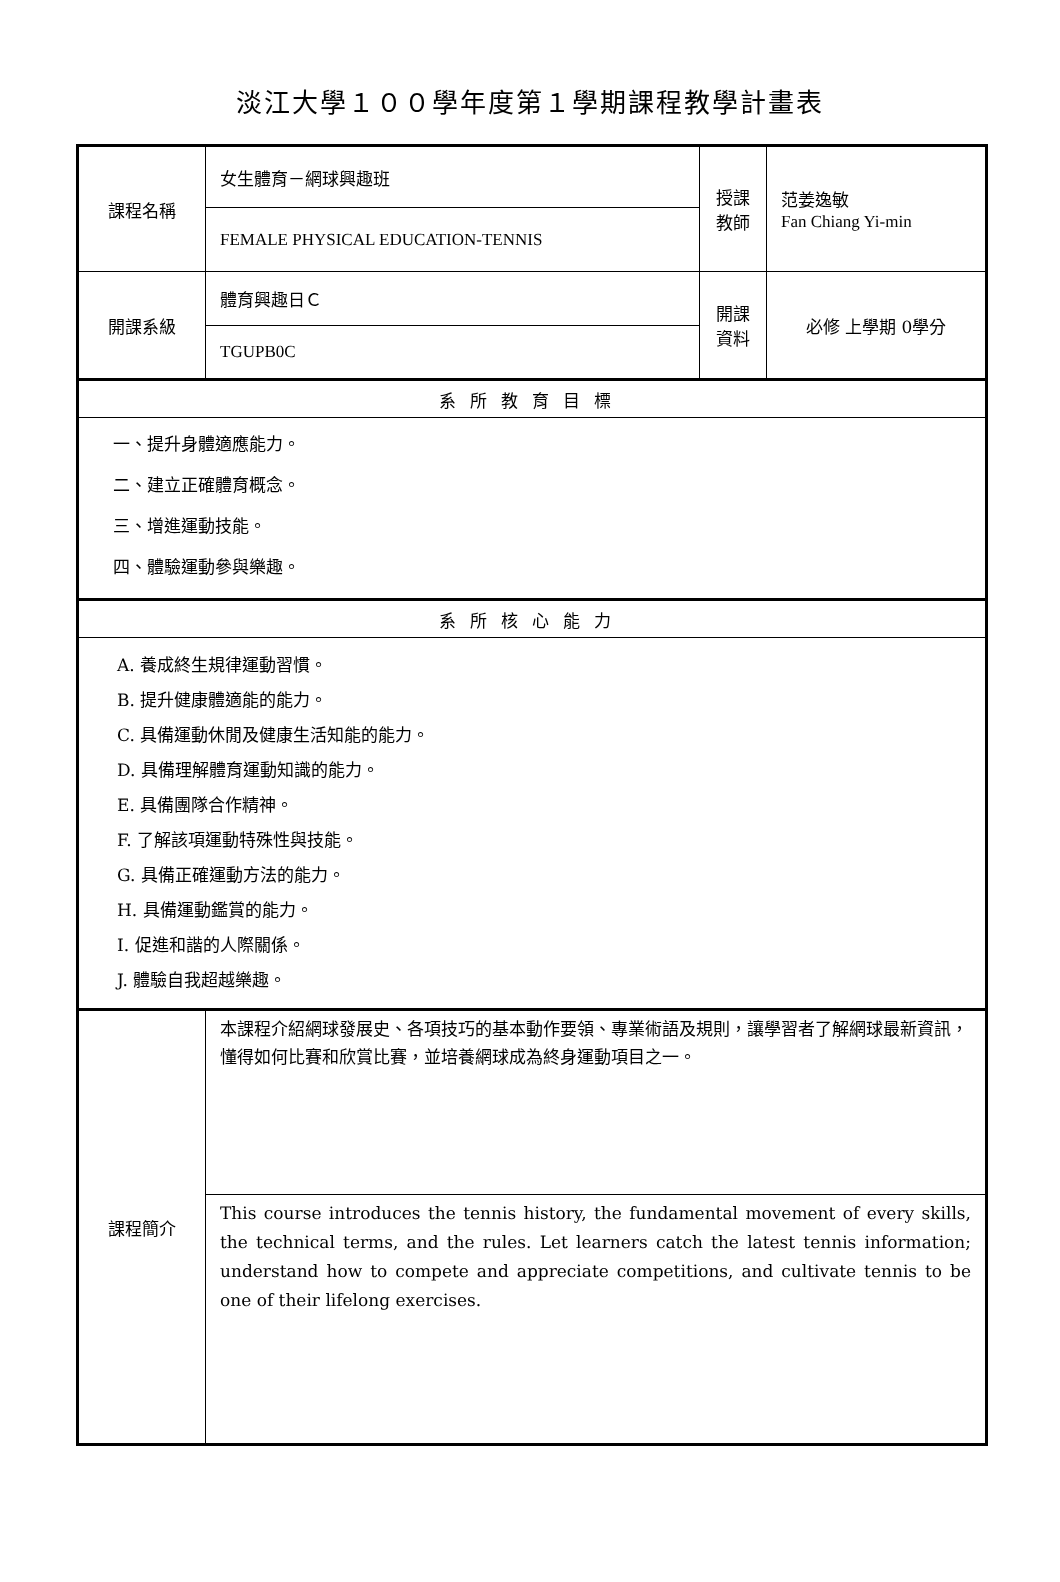淡江大學１００學年度第１學期課程教學計畫表
| 課程名稱 | 女生體育－網球興趣班 | 授課教師 | 范姜逸敏 Fan Chiang Yi-min |
| | FEMALE PHYSICAL EDUCATION-TENNIS | | |
| 開課系級 | 體育興趣日Ｃ | 開課資料 | 必修 上學期 0學分 |
| | TGUPB0C | | |
| 系所教育目標 | | | |
| 一、提升身體適應能力。 二、建立正確體育概念。 三、增進運動技能。 四、體驗運動參與樂趣。 | | | |
| 系所核心能力 | | | |
| A. 養成終生規律運動習慣。 B. 提升健康體適能的能力。 C. 具備運動休閒及健康生活知能的能力。 D. 具備理解體育運動知識的能力。 E. 具備團隊合作精神。 F. 了解該項運動特殊性與技能。 G. 具備正確運動方法的能力。 H. 具備運動鑑賞的能力。 I. 促進和諧的人際關係。 J. 體驗自我超越樂趣。 | | | |
| 課程簡介 | 本課程介紹網球發展史、各項技巧的基本動作要領、專業術語及規則，讓學習者了解網球最新資訊，懂得如何比賽和欣賞比賽，並培養網球成為終身運動項目之一。 | | |
| | This course introduces the tennis history, the fundamental movement of every skills, the technical terms, and the rules. Let learners catch the latest tennis information; understand how to compete and appreciate competitions, and cultivate tennis to be one of their lifelong exercises. | | |